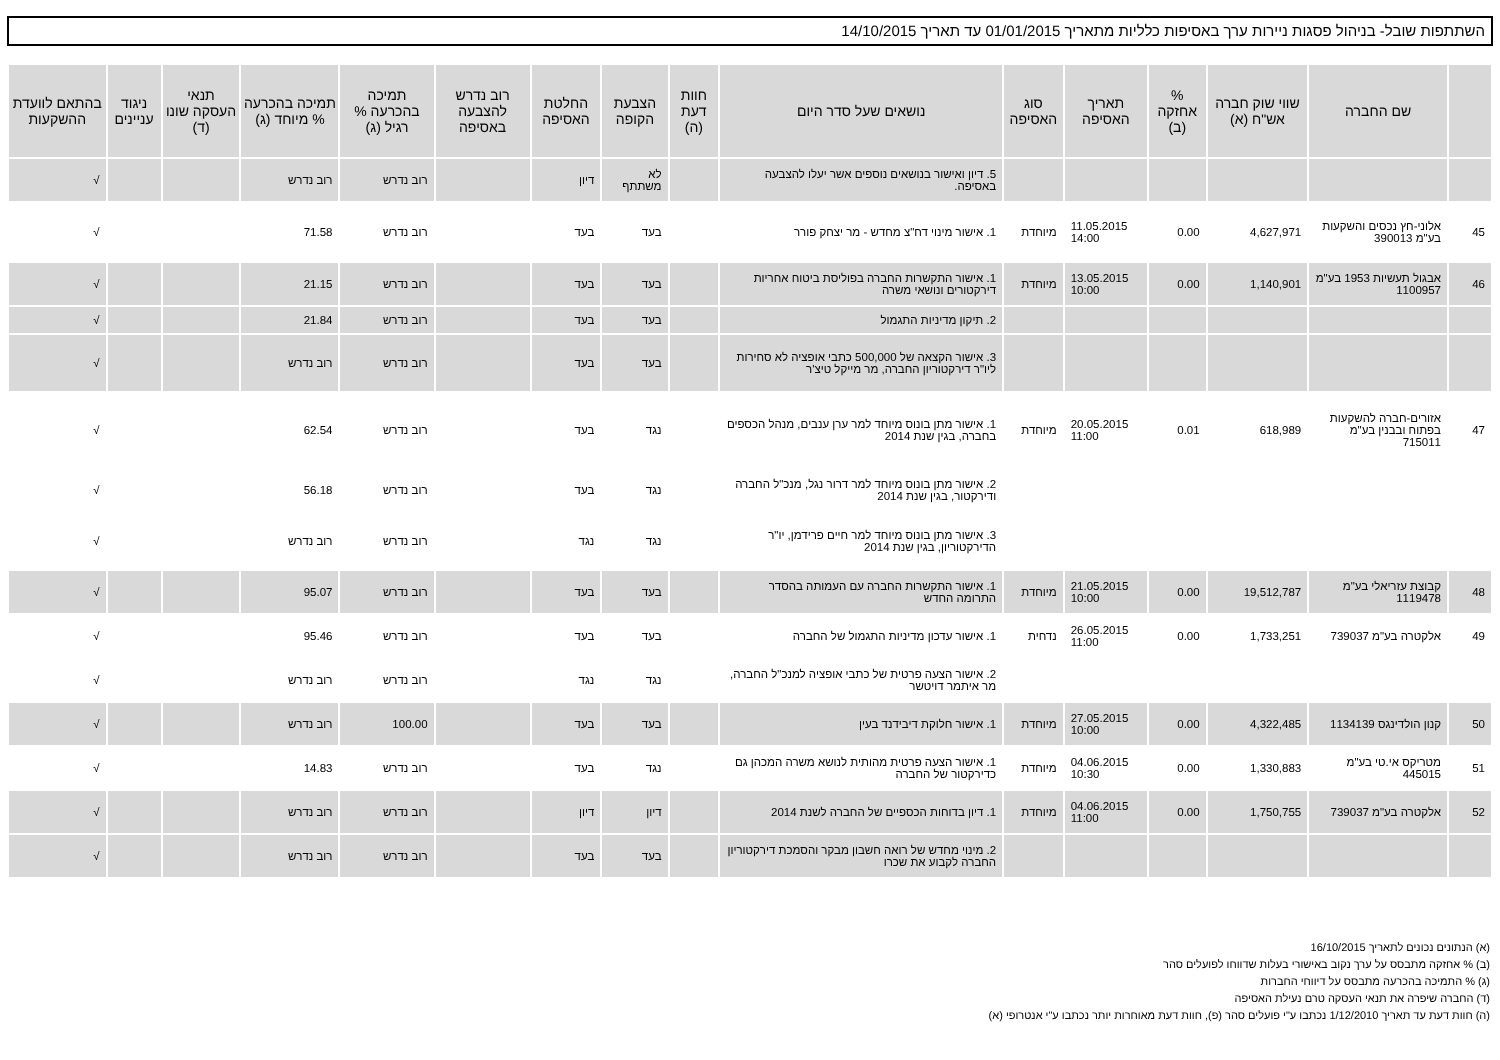השתתפות שובל- בניהול פסגות ניירות ערך באסיפות כלליות מתאריך 01/01/2015 עד תאריך 14/10/2015
| | שם החברה | שווי שוק חברה אש"ח (א) | % אחזקה (ב) | תאריך האסיפה | סוג האסיפה | נושאים שעל סדר היום | חוות דעת (ה) | הצבעת הקופה | החלטת האסיפה | רוב נדרש להצבעה באסיפה | תמיכה בהכרעה % רגיל (ג) | תמיכה בהכרעה % מיוחד (ג) | תנאי העסקה שונו (ד) | ניגוד עניינים | בהתאם לוועדת ההשקעות |
| --- | --- | --- | --- | --- | --- | --- | --- | --- | --- | --- | --- | --- | --- | --- | --- |
| | | | | | | 5. דיון ואישור בנושאים נוספים אשר יעלו להצבעה באסיפה. | | לא משתתף | דיון | | רוב נדרש | רוב נדרש | | | √ |
| 45 | אלוני-חץ נכסים והשקעות בע"מ 390013 | 4,627,971 | 0.00 | 11.05.2015 14:00 | מיוחדת | 1. אישור מינוי דח"צ מחדש - מר יצחק פורר | | בעד | בעד | | רוב נדרש | 71.58 | | | √ |
| 46 | אבגול תעשיות 1953 בע"מ 1100957 | 1,140,901 | 0.00 | 13.05.2015 10:00 | מיוחדת | 1. אישור התקשרות החברה בפוליסת ביטוח אחריות דירקטורים ונושאי משרה | | בעד | בעד | | רוב נדרש | 21.15 | | | √ |
| | | | | | | 2. תיקון מדיניות התגמול | | בעד | בעד | | רוב נדרש | 21.84 | | | √ |
| | | | | | | 3. אישור הקצאה של 500,000 כתבי אופציה לא סחירות ליו"ר דירקטוריון החברה, מר מייקל טיצ'ר | | בעד | בעד | | רוב נדרש | רוב נדרש | | | √ |
| 47 | אזורים-חברה להשקעות בפתוח ובבנין בע"מ 715011 | 618,989 | 0.01 | 20.05.2015 11:00 | מיוחדת | 1. אישור מתן בונוס מיוחד למר ערן ענבים, מנהל הכספים בחברה, בגין שנת 2014 | | נגד | בעד | | רוב נדרש | 62.54 | | | √ |
| | | | | | | 2. אישור מתן בונוס מיוחד למר דרור נגל, מנכ"ל החברה ודירקטור, בגין שנת 2014 | | נגד | בעד | | רוב נדרש | 56.18 | | | √ |
| | | | | | | 3. אישור מתן בונוס מיוחד למר חיים פרידמן, יו"ר הדירקטוריון, בגין שנת 2014 | | נגד | נגד | | רוב נדרש | רוב נדרש | | | √ |
| 48 | קבוצת עזריאלי בע"מ 1119478 | 19,512,787 | 0.00 | 21.05.2015 10:00 | מיוחדת | 1. אישור התקשרות החברה עם העמותה בהסדר התרומה החדש | | בעד | בעד | | רוב נדרש | 95.07 | | | √ |
| 49 | אלקטרה בע"מ 739037 | 1,733,251 | 0.00 | 26.05.2015 11:00 | נדחית | 1. אישור עדכון מדיניות התגמול של החברה | | בעד | בעד | | רוב נדרש | 95.46 | | | √ |
| | | | | | | 2. אישור הצעה פרטית של כתבי אופציה למנכ"ל החברה, מר איתמר דויטשר | | נגד | נגד | | רוב נדרש | רוב נדרש | | | √ |
| 50 | קנון הולדינגס 1134139 | 4,322,485 | 0.00 | 27.05.2015 10:00 | מיוחדת | 1. אישור חלוקת דיבידנד בעין | | בעד | בעד | | 100.00 | רוב נדרש | | | √ |
| 51 | מטריקס אי.טי בע"מ 445015 | 1,330,883 | 0.00 | 04.06.2015 10:30 | מיוחדת | 1. אישור הצעה פרטית מהותית לנושא משרה המכהן גם כדירקטור של החברה | | נגד | בעד | | רוב נדרש | 14.83 | | | √ |
| 52 | אלקטרה בע"מ 739037 | 1,750,755 | 0.00 | 04.06.2015 11:00 | מיוחדת | 1. דיון בדוחות הכספיים של החברה לשנת 2014 | | דיון | דיון | | רוב נדרש | רוב נדרש | | | √ |
| | | | | | | 2. מינוי מחדש של רואה חשבון מבקר והסמכת דירקטוריון החברה לקבוע את שכרו | | בעד | בעד | | רוב נדרש | רוב נדרש | | | √ |
(א) הנתונים נכונים לתאריך 16/10/2015
(ב) % אחזקה מתבסס על ערך נקוב באישורי בעלות שדווחו לפועלים סהר
(ג) % התמיכה בהכרעה מתבסס על דיווחי החברות
(ד) החברה שיפרה את תנאי העסקה טרם נעילת האסיפה
(ה) חוות דעת עד תאריך 1/12/2010 נכתבו ע"י פועלים סהר (פ), חוות דעת מאוחרות יותר נכתבו ע"י אנטרופי (א)